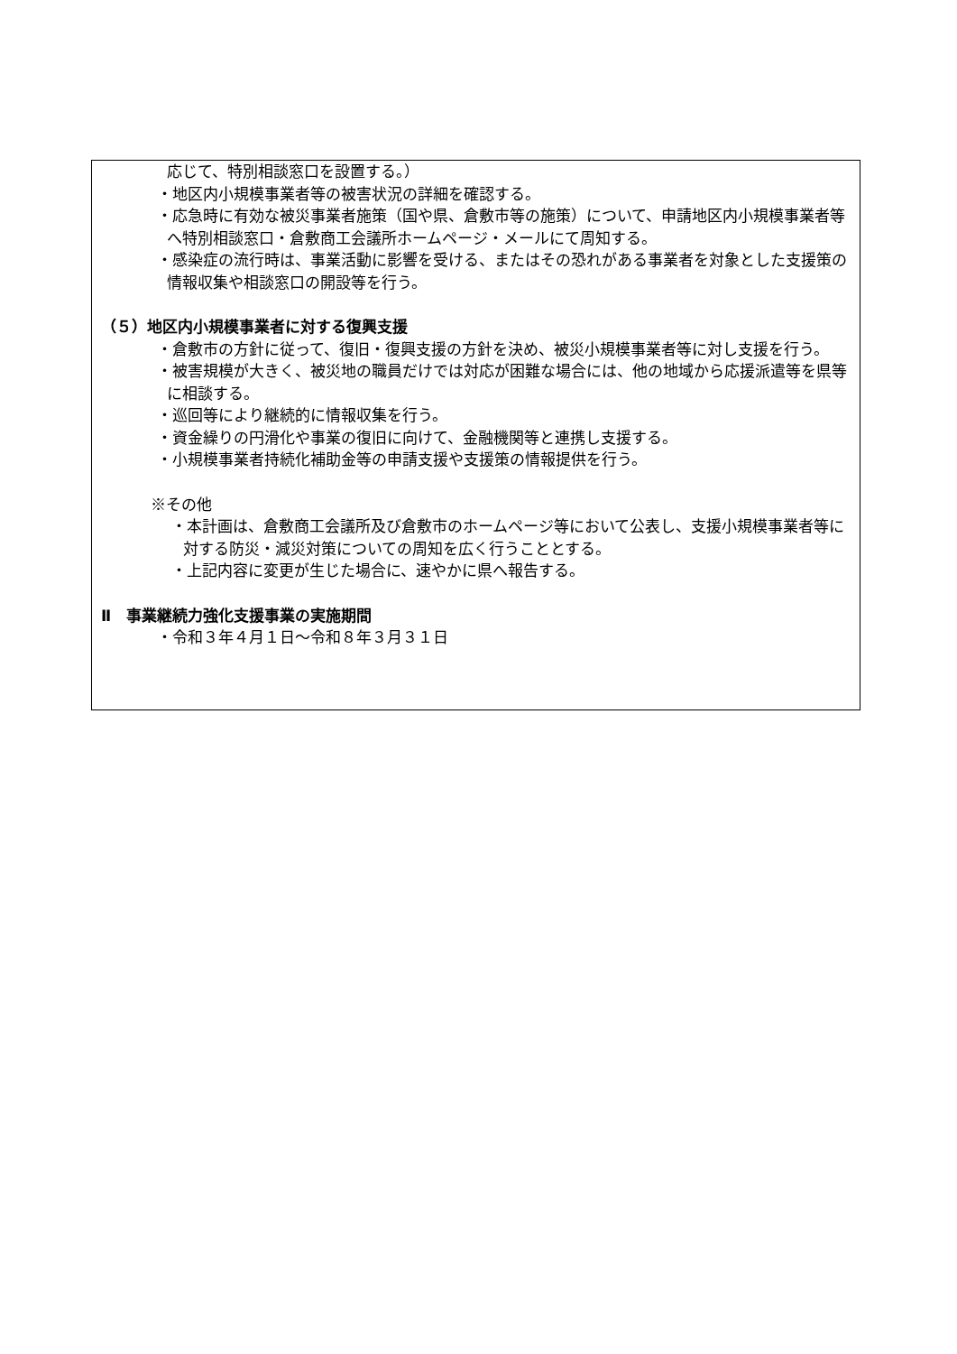応じて、特別相談窓口を設置する。）
・地区内小規模事業者等の被害状況の詳細を確認する。
・応急時に有効な被災事業者施策（国や県、倉敷市等の施策）について、申請地区内小規模事業者等へ特別相談窓口・倉敷商工会議所ホームページ・メールにて周知する。
・感染症の流行時は、事業活動に影響を受ける、またはその恐れがある事業者を対象とした支援策の情報収集や相談窓口の開設等を行う。
（５）地区内小規模事業者に対する復興支援
・倉敷市の方針に従って、復旧・復興支援の方針を決め、被災小規模事業者等に対し支援を行う。
・被害規模が大きく、被災地の職員だけでは対応が困難な場合には、他の地域から応援派遣等を県等に相談する。
・巡回等により継続的に情報収集を行う。
・資金繰りの円滑化や事業の復旧に向けて、金融機関等と連携し支援する。
・小規模事業者持続化補助金等の申請支援や支援策の情報提供を行う。
※その他
・本計画は、倉敷商工会議所及び倉敷市のホームページ等において公表し、支援小規模事業者等に対する防災・減災対策についての周知を広く行うこととする。
・上記内容に変更が生じた場合に、速やかに県へ報告する。
Ⅱ　事業継続力強化支援事業の実施期間
・令和３年４月１日～令和８年３月３１日